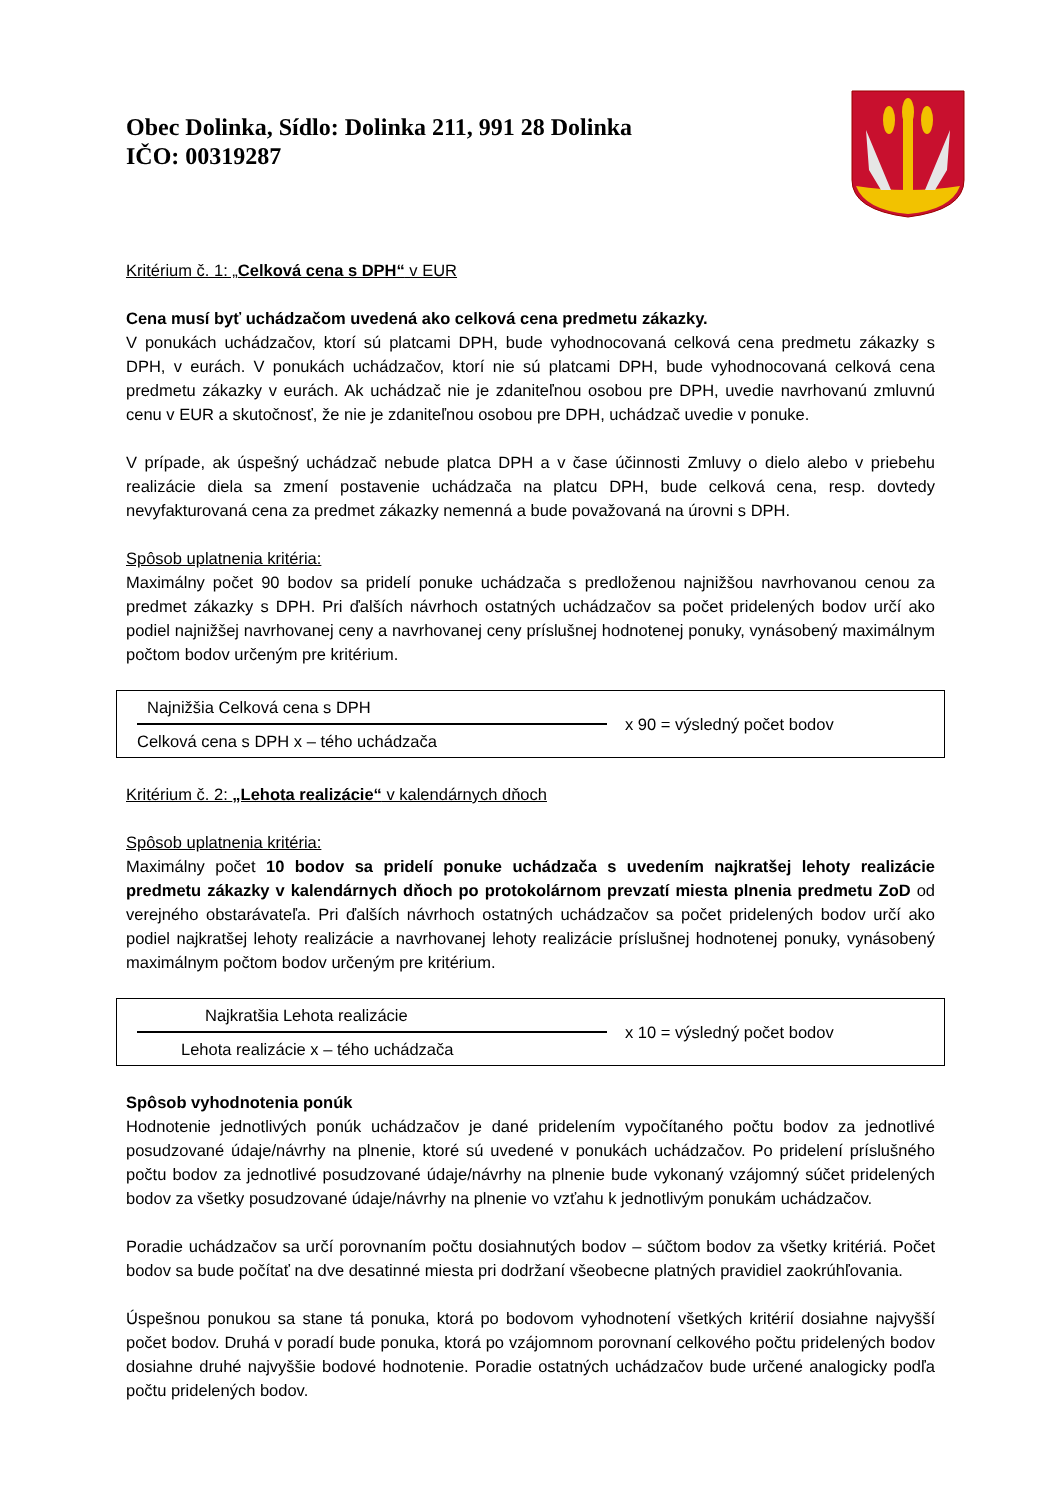Obec Dolinka, Sídlo: Dolinka 211, 991 28 Dolinka
IČO: 00319287
Kritérium č. 1: „Celková cena s DPH“ v EUR
Cena musí byť uchádzačom uvedená ako celková cena predmetu zákazky.
V ponukách uchádzačov, ktorí sú platcami DPH, bude vyhodnocovaná celková cena predmetu zákazky s DPH, v eurách. V ponukách uchádzačov, ktorí nie sú platcami DPH, bude vyhodnocovaná celková cena predmetu zákazky v eurách. Ak uchádzač nie je zdaniteľnou osobou pre DPH, uvedie navrhovanú zmluvnú cenu v EUR a skutočnosť, že nie je zdaniteľnou osobou pre DPH, uchádzač uvedie v ponuke.
V prípade, ak úspešný uchádzač nebude platca DPH a v čase účinnosti Zmluvy o dielo alebo v priebehu realizácie diela sa zmení postavenie uchádzača na platcu DPH, bude celková cena, resp. dovtedy nevyfakturovaná cena za predmet zákazky nemenná a bude považovaná na úrovni s DPH.
Spôsob uplatnenia kritéria:
Maximálny počet 90 bodov sa pridelí ponuke uchádzača s predloženou najnižšou navrhovanou cenou za predmet zákazky s DPH. Pri ďalších návrhoch ostatných uchádzačov sa počet pridelených bodov určí ako podiel najnižšej navrhovanej ceny a navrhovanej ceny príslušnej hodnotenej ponuky, vynásobený maximálnym počtom bodov určeným pre kritérium.
Najnižšia Celková cena s DPH
Celková cena s DPH x – tého uchádzača
x 90 = výsledný počet bodov
Kritérium č. 2: „Lehota realizácie“ v kalendárnych dňoch
Spôsob uplatnenia kritéria:
Maximálny počet 10 bodov sa pridelí ponuke uchádzača s uvedením najkratšej lehoty realizácie predmetu zákazky v kalendárnych dňoch po protokolárnom prevzatí miesta plnenia predmetu ZoD od verejného obstarávateľa. Pri ďalších návrhoch ostatných uchádzačov sa počet pridelených bodov určí ako podiel najkratšej lehoty realizácie a navrhovanej lehoty realizácie príslušnej hodnotenej ponuky, vynásobený maximálnym počtom bodov určeným pre kritérium.
Najkratšia Lehota realizácie
Lehota realizácie x – tého uchádzača
x 10 = výsledný počet bodov
Spôsob vyhodnotenia ponúk
Hodnotenie jednotlivých ponúk uchádzačov je dané pridelením vypočítaného počtu bodov za jednotlivé posudzované údaje/návrhy na plnenie, ktoré sú uvedené v ponukách uchádzačov. Po pridelení príslušného počtu bodov za jednotlivé posudzované údaje/návrhy na plnenie bude vykonaný vzájomný súčet pridelených bodov za všetky posudzované údaje/návrhy na plnenie vo vzťahu k jednotlivým ponukám uchádzačov.
Poradie uchádzačov sa určí porovnaním počtu dosiahnutých bodov – súčtom bodov za všetky kritériá. Počet bodov sa bude počítať na dve desatinné miesta pri dodržaní všeobecne platných pravidiel zaokrúhľovania.
Úspešnou ponukou sa stane tá ponuka, ktorá po bodovom vyhodnotení všetkých kritérií dosiahne najvyšší počet bodov. Druhá v poradí bude ponuka, ktorá po vzájomnom porovnaní celkového počtu pridelených bodov dosiahne druhé najvyššie bodové hodnotenie. Poradie ostatných uchádzačov bude určené analogicky podľa počtu pridelených bodov.